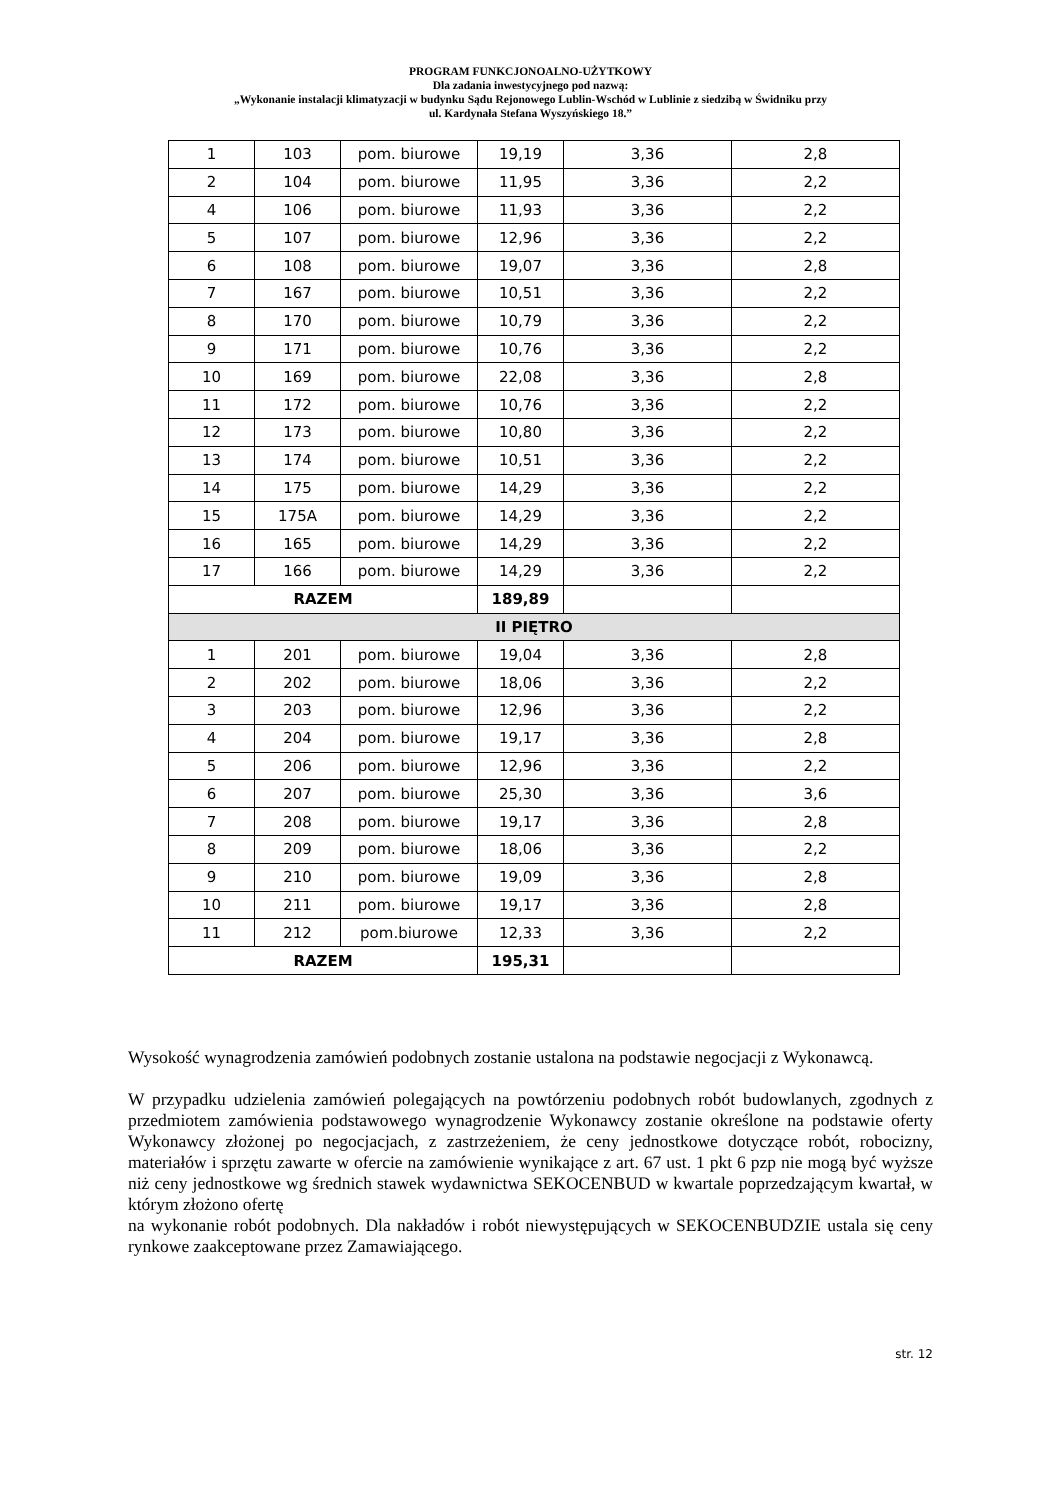PROGRAM FUNKCJONOALNO-UŻYTKOWY
Dla zadania inwestycyjnego pod nazwą:
„Wykonanie instalacji klimatyzacji w budynku Sądu Rejonowego Lublin-Wschód w Lublinie z siedzibą w Świdniku przy
ul. Kardynała Stefana Wyszyńskiego 18.”
| 1 | 103 | pom. biurowe | 19,19 | 3,36 | 2,8 |
| 2 | 104 | pom. biurowe | 11,95 | 3,36 | 2,2 |
| 4 | 106 | pom. biurowe | 11,93 | 3,36 | 2,2 |
| 5 | 107 | pom. biurowe | 12,96 | 3,36 | 2,2 |
| 6 | 108 | pom. biurowe | 19,07 | 3,36 | 2,8 |
| 7 | 167 | pom. biurowe | 10,51 | 3,36 | 2,2 |
| 8 | 170 | pom. biurowe | 10,79 | 3,36 | 2,2 |
| 9 | 171 | pom. biurowe | 10,76 | 3,36 | 2,2 |
| 10 | 169 | pom. biurowe | 22,08 | 3,36 | 2,8 |
| 11 | 172 | pom. biurowe | 10,76 | 3,36 | 2,2 |
| 12 | 173 | pom. biurowe | 10,80 | 3,36 | 2,2 |
| 13 | 174 | pom. biurowe | 10,51 | 3,36 | 2,2 |
| 14 | 175 | pom. biurowe | 14,29 | 3,36 | 2,2 |
| 15 | 175A | pom. biurowe | 14,29 | 3,36 | 2,2 |
| 16 | 165 | pom. biurowe | 14,29 | 3,36 | 2,2 |
| 17 | 166 | pom. biurowe | 14,29 | 3,36 | 2,2 |
| RAZEM | | | 189,89 | | |
| II PIĘTRO | | | | | |
| 1 | 201 | pom. biurowe | 19,04 | 3,36 | 2,8 |
| 2 | 202 | pom. biurowe | 18,06 | 3,36 | 2,2 |
| 3 | 203 | pom. biurowe | 12,96 | 3,36 | 2,2 |
| 4 | 204 | pom. biurowe | 19,17 | 3,36 | 2,8 |
| 5 | 206 | pom. biurowe | 12,96 | 3,36 | 2,2 |
| 6 | 207 | pom. biurowe | 25,30 | 3,36 | 3,6 |
| 7 | 208 | pom. biurowe | 19,17 | 3,36 | 2,8 |
| 8 | 209 | pom. biurowe | 18,06 | 3,36 | 2,2 |
| 9 | 210 | pom. biurowe | 19,09 | 3,36 | 2,8 |
| 10 | 211 | pom. biurowe | 19,17 | 3,36 | 2,8 |
| 11 | 212 | pom.biurowe | 12,33 | 3,36 | 2,2 |
| RAZEM | | | 195,31 | | |
Wysokość wynagrodzenia zamówień podobnych zostanie ustalona na podstawie negocjacji z Wykonawcą.
W przypadku udzielenia zamówień polegających na powtórzeniu podobnych robót budowlanych, zgodnych z przedmiotem zamówienia podstawowego wynagrodzenie Wykonawcy zostanie określone na podstawie oferty Wykonawcy złożonej po negocjacjach, z zastrzeżeniem, że ceny jednostkowe dotyczące robót, robocizny, materiałów i sprzętu zawarte w ofercie na zamówienie wynikające z art. 67 ust. 1 pkt 6 pzp nie mogą być wyższe niż ceny jednostkowe wg średnich stawek wydawnictwa SEKOCENBUD w kwartale poprzedzającym kwartał, w którym złożono ofertę
na wykonanie robót podobnych. Dla nakładów i robót niewystępujących w SEKOCENBUDZIE ustala się ceny rynkowe zaakceptowane przez Zamawiającego.
str. 12